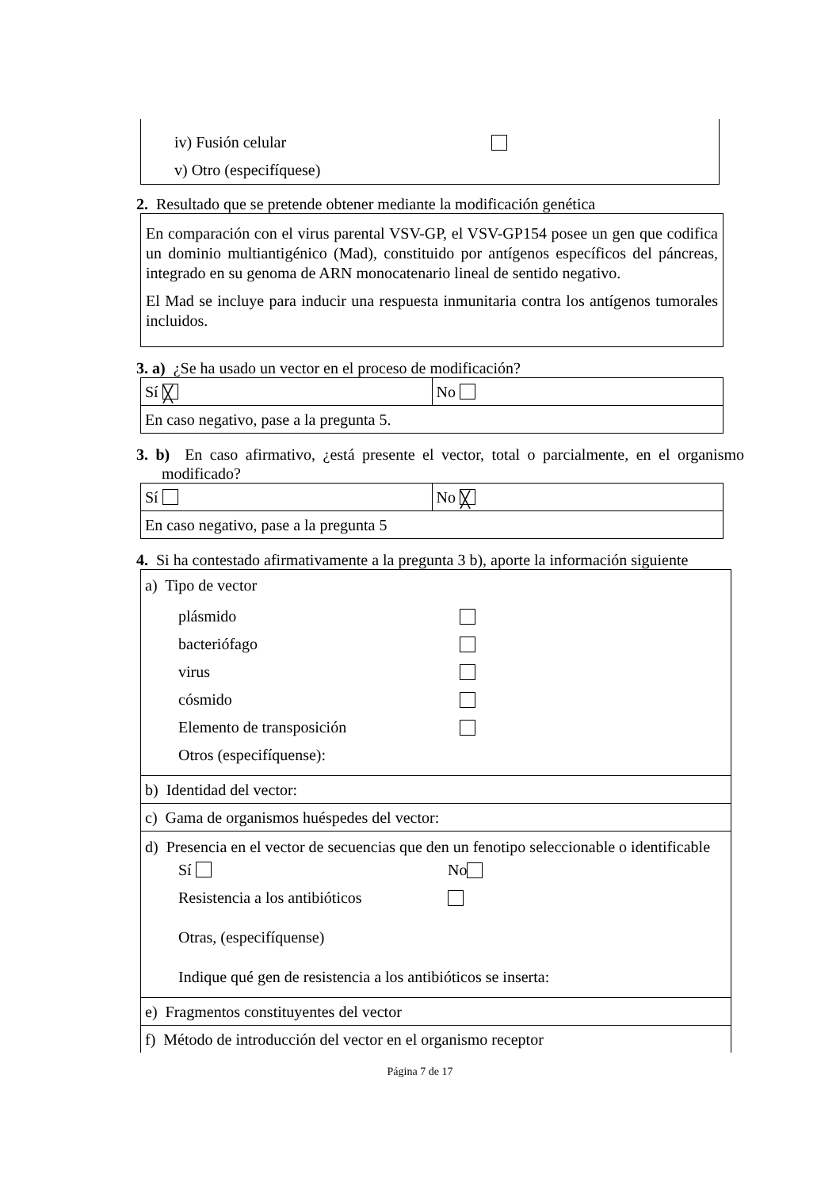iv) Fusión celular
v) Otro (especifíquese)
2. Resultado que se pretende obtener mediante la modificación genética
En comparación con el virus parental VSV-GP, el VSV-GP154 posee un gen que codifica un dominio multiantigénico (Mad), constituido por antígenos específicos del páncreas, integrado en su genoma de ARN monocatenario lineal de sentido negativo.
El Mad se incluye para inducir una respuesta inmunitaria contra los antígenos tumorales incluidos.
3. a) ¿Se ha usado un vector en el proceso de modificación?
| Sí ╳ | No |
| En caso negativo, pase a la pregunta 5. | |
3. b) En caso afirmativo, ¿está presente el vector, total o parcialmente, en el organismo modificado?
| Sí | No ╳ |
| En caso negativo, pase a la pregunta 5 | |
4. Si ha contestado afirmativamente a la pregunta 3 b), aporte la información siguiente
| a) Tipo de vector plásmido bacteriófago virus cósmido Elemento de transposición Otros (especifíquense): |
| b) Identidad del vector: |
| c) Gama de organismos huéspedes del vector: |
| d) Presencia en el vector de secuencias que den un fenotipo seleccionable o identificable Sí No Resistencia a los antibióticos Otras, (especifíquense) Indique qué gen de resistencia a los antibióticos se inserta: |
| e) Fragmentos constituyentes del vector |
| f) Método de introducción del vector en el organismo receptor |
Página 7 de 17